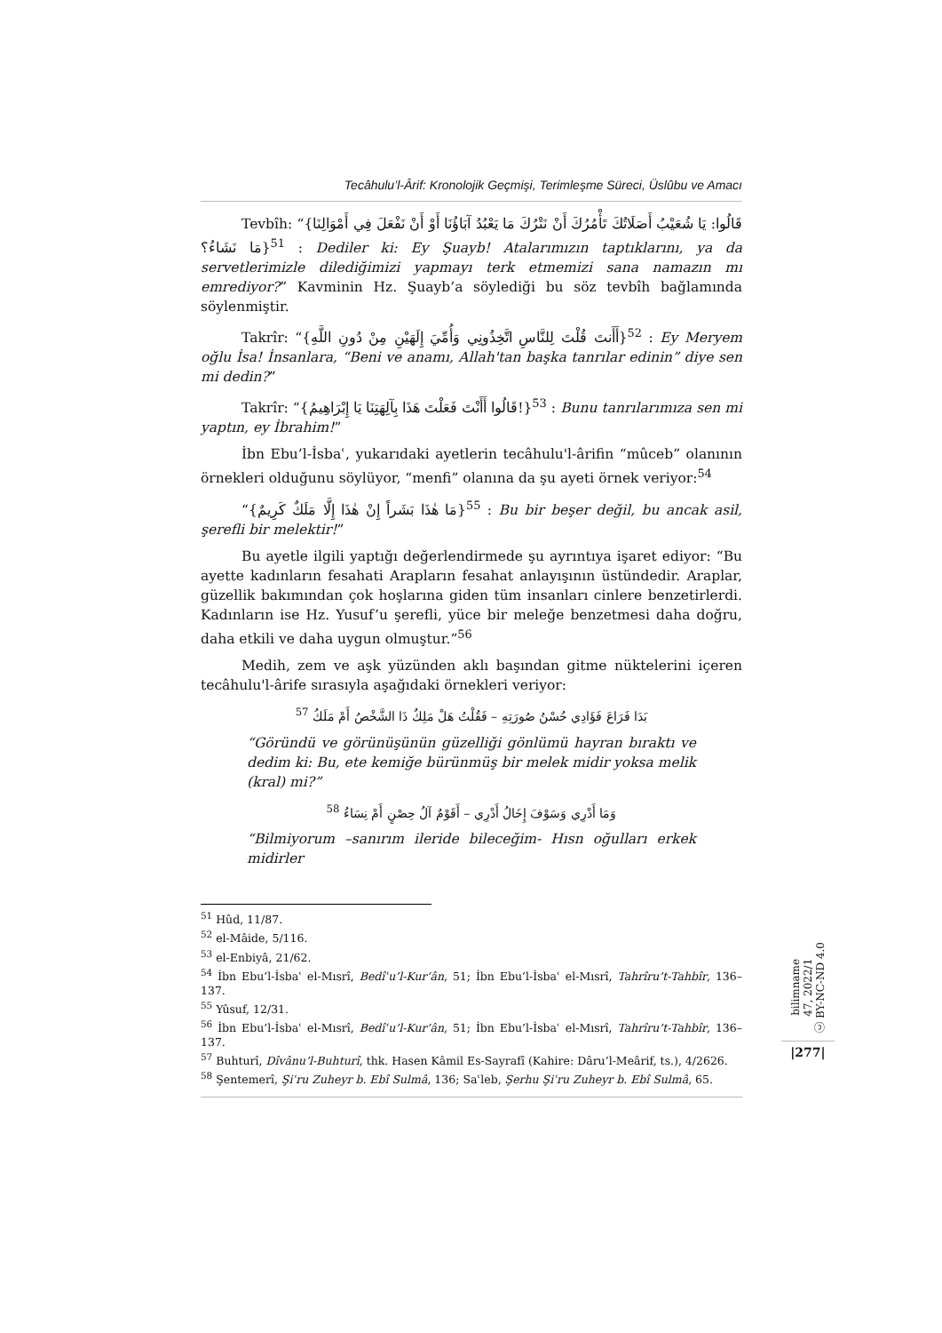Tecâhulu’l-Ârif: Kronolojik Geçmişi, Terimleşme Süreci, Üslûbu ve Amacı
Tevbîh: “{قَالُوا: يَا شُعَيْبُ أَصَلَاتُكَ تَأْمُرُكَ أَنْ نَتْرُكَ مَا يَعْبُدُ آبَاؤُنَا أَوْ أَنْ نَفْعَلَ فِي أَمْوَالِنَا مَا نَشَاءُ؟}<sup>51</sup> : Dediler ki: Ey Şuayb! Atalarımızın taptıklarını, ya da servetlerimizle dilediğimizi yapmayı terk etmemizi sana namazın mı emrediyor?” Kavminin Hz. Şuayb’a söylediği bu söz tevbîh bağlamında söylenmiştir.
Takrîr: “{أَأَنتَ قُلْتَ لِلنَّاسِ اتَّخِذُونِي وَأُمِّيَ إِلَهَيْنِ مِنْ دُونِ اللَّهِ}<sup>52</sup> : Ey Meryem oğlu İsa! İnsanlara, “Beni ve anamı, Allah'tan başka tanrılar edinin” diye sen mi dedin?”
Takrîr: “{قَالُوا أَأَنْتَ فَعَلْتَ هَذَا بِآلِهَتِنَا يَا إِبْرَاهِيمُ!}<sup>53</sup> : Bunu tanrılarımıza sen mi yaptın, ey İbrahim!”
İbn Ebu’l-İsbaʿ, yukarıdaki ayetlerin tecâhulu'l-ârifin “mûceb” olanının örnekleri olduğunu söylüyor, “menfi” olanına da şu ayeti örnek veriyor:<sup>54</sup>
“{مَا هٰذَا بَشَراً إِنْ هٰذَا إِلَّا مَلَكٌ كَرِيمٌ}<sup>55</sup> : Bu bir beşer değil, bu ancak asil, şerefli bir melektir!”
Bu ayetle ilgili yaptığı değerlendirmede şu ayrıntıya işaret ediyor: “Bu ayette kadınların fesahati Arapların fesahat anlayışının üstündedir. Araplar, güzellik bakımından çok hoşlarına giden tüm insanları cinlere benzetirlerdi. Kadınların ise Hz. Yusuf’u şerefli, yüce bir meleğe benzetmesi daha doğru, daha etkili ve daha uygun olmuştur.”<sup>56</sup>
Medih, zem ve aşk yüzünden aklı başından gitme nüktelerini içeren tecâhulu'l-ârife sırasıyla aşağıdaki örnekleri veriyor:
بَدَا فَرَاعَ فَؤَادِي حُسْنُ صُورَتِهِ – فَقُلْتُ هَلْ مَلِكٌ ذَا الشَّخْصُ أَمْ مَلَكُ <sup>57</sup>
“Göründü ve görünüşünün güzelliği gönlümü hayran bıraktı ve dedim ki: Bu, ete kemiğe bürünmüş bir melek midir yoksa melik (kral) mi?”
وَمَا أَدْرِي وَسَوْفَ إِخَالُ أَدْرِي – أَقَوْمٌ آلُ حِصْنٍ أَمْ نِسَاءُ <sup>58</sup>
“Bilmiyorum –sanırım ileride bileceğim- Hısn oğulları erkek midirler
<sup>51</sup> Hûd, 11/87.
<sup>52</sup> el-Mâide, 5/116.
<sup>53</sup> el-Enbiyâ, 21/62.
<sup>54</sup> İbn Ebu’l-İsbaʿ el-Mısrî, Bedîʿu’l-Kur’ân, 51; İbn Ebu’l-İsbaʿ el-Mısrî, Tahrîru’t-Tahbîr, 136–137.
<sup>55</sup> Yûsuf, 12/31.
<sup>56</sup> İbn Ebu’l-İsbaʿ el-Mısrî, Bedîʿu’l-Kur’ân, 51; İbn Ebu’l-İsbaʿ el-Mısrî, Tahrîru’t-Tahbîr, 136–137.
<sup>57</sup> Buhturî, Dîvânu’l-Buhturî, thk. Hasen Kâmil Es-Sayrafî (Kahire: Dâru’l-Meârif, ts.), 4/2626.
<sup>58</sup> Şentemerî, Şiʿru Zuheyr b. Ebî Sulmâ, 136; Saʿleb, Şerhu Şiʿru Zuheyr b. Ebî Sulmâ, 65.
bilimname
47, 2022/1
ⓒ BY-NC-ND 4.0
|277|